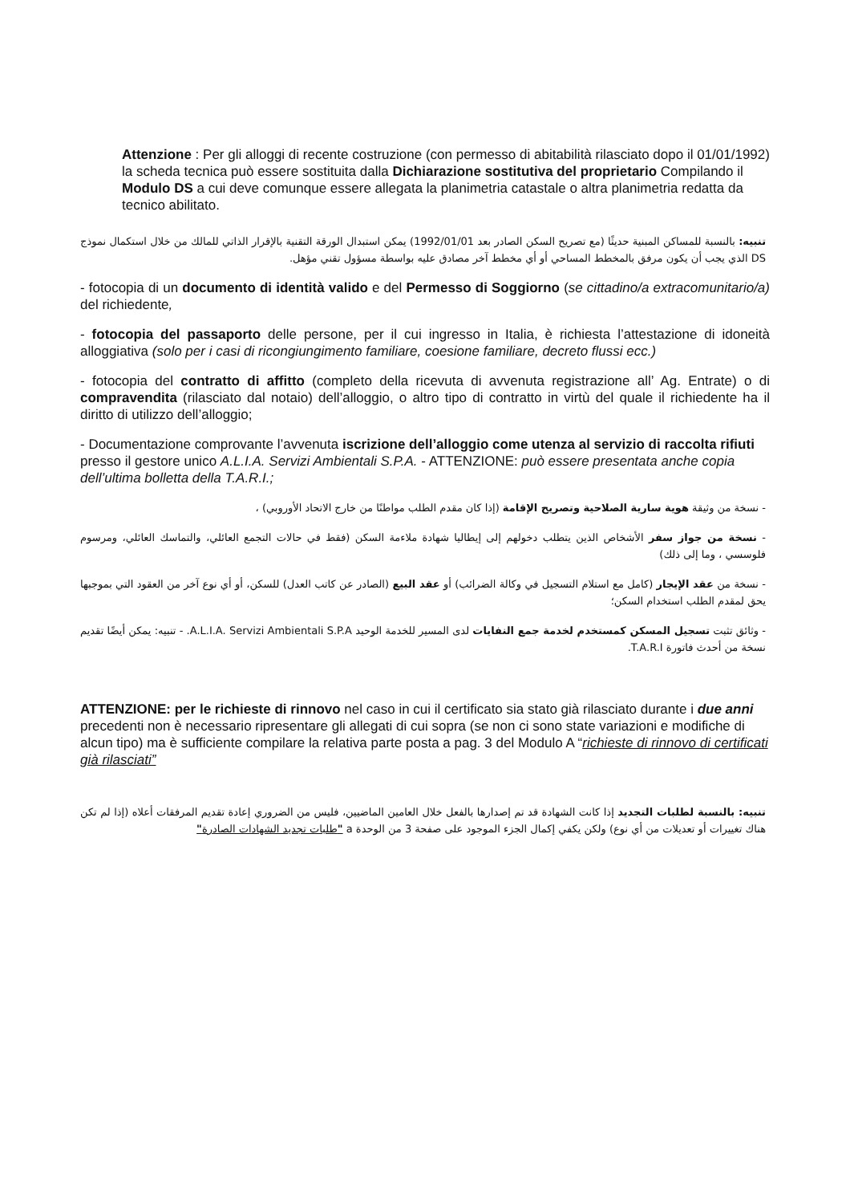Attenzione : Per gli alloggi di recente costruzione (con permesso di abitabilità rilasciato dopo il 01/01/1992) la scheda tecnica può essere sostituita dalla Dichiarazione sostitutiva del proprietario Compilando il Modulo DS a cui deve comunque essere allegata la planimetria catastale o altra planimetria redatta da tecnico abilitato.
تنبيه: بالنسبة للمساكن المبنية حديثًا (مع تصريح السكن الصادر بعد 1992/01/01) يمكن استبدال الورقة التقنية بالإقرار الذاتي للمالك من خلال استكمال نموذج DS الذي يجب أن يكون مرفق بالمخطط المساحي أو أي مخطط آخر مصادق عليه بواسطة مسؤول تقني مؤهل.
- fotocopia di un documento di identità valido e del Permesso di Soggiorno (se cittadino/a extracomunitario/a) del richiedente,
- fotocopia del passaporto delle persone, per il cui ingresso in Italia, è richiesta l’attestazione di idoneità alloggiativa (solo per i casi di ricongiungimento familiare, coesione familiare, decreto flussi ecc.)
- fotocopia del contratto di affitto (completo della ricevuta di avvenuta registrazione all’ Ag. Entrate) o di compravendita (rilasciato dal notaio) dell’alloggio, o altro tipo di contratto in virtù del quale il richiedente ha il diritto di utilizzo dell’alloggio;
- Documentazione comprovante l’avvenuta iscrizione dell’alloggio come utenza al servizio di raccolta rifiuti presso il gestore unico A.L.I.A. Servizi Ambientali S.P.A. - ATTENZIONE: può essere presentata anche copia dell’ultima bolletta della T.A.R.I.;
- نسخة من وثيقة هوية سارية الصلاحية وتصريح الإقامة (إذا كان مقدم الطلب مواطنًا من خارج الاتحاد الأوروبي) ،
- نسخة من جواز سفر الأشخاص الذين يتطلب دخولهم إلى إيطاليا شهادة ملاءمة السكن (فقط في حالات التجمع العائلي، والتماسك العائلي، ومرسوم فلوسسي ، وما إلى ذلك)
- نسخة من عقد الإيجار (كامل مع استلام التسجيل في وكالة الضرائب) أو عقد البيع (الصادر عن كاتب العدل) للسكن، أو أي نوع آخر من العقود التي بموجبها يحق لمقدم الطلب استخدام السكن؛
- وثائق تثبت تسجيل المسكن كمستخدم لخدمة جمع النفايات لدى المسير للخدمة الوحيد A.L.I.A. Servizi Ambientali S.P.A. - تنبيه: يمكن أيضًا تقديم نسخة من أحدث فاتورة T.A.R.I.
ATTENZIONE: per le richieste di rinnovo nel caso in cui il certificato sia stato già rilasciato durante i due anni precedenti non è necessario ripresentare gli allegati di cui sopra (se non ci sono state variazioni e modifiche di alcun tipo) ma è sufficiente compilare la relativa parte posta a pag. 3 del Modulo A “richieste di rinnovo di certificati già rilasciati”
تنبيه: بالنسبة لطلبات التجديد إذا كانت الشهادة قد تم إصدارها بالفعل خلال العامين الماضيين، فليس من الضروري إعادة تقديم المرفقات أعلاه (إذا لم تكن هناك تغييرات أو تعديلات من أي نوع) ولكن يكفي إكمال الجزء الموجود على صفحة 3 من الوحدة a "طلبات تجديد الشهادات الصادرة"